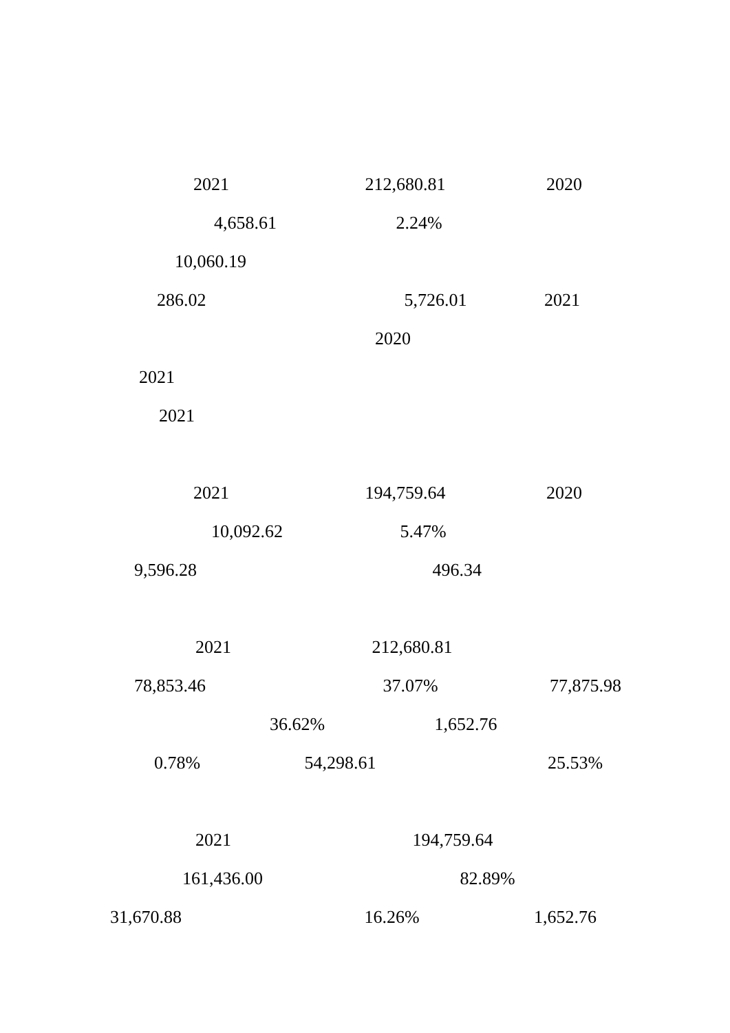2021 212,680.81 2020
4,658.61 2.24%
10,060.19
286.02 5,726.01 2021
2020
2021
2021
2021 194,759.64 2020
10,092.62 5.47%
9,596.28 496.34
2021 212,680.81
78,853.46 37.07% 77,875.98
36.62% 1,652.76
0.78% 54,298.61 25.53%
2021 194,759.64
161,436.00 82.89%
31,670.88 16.26% 1,652.76